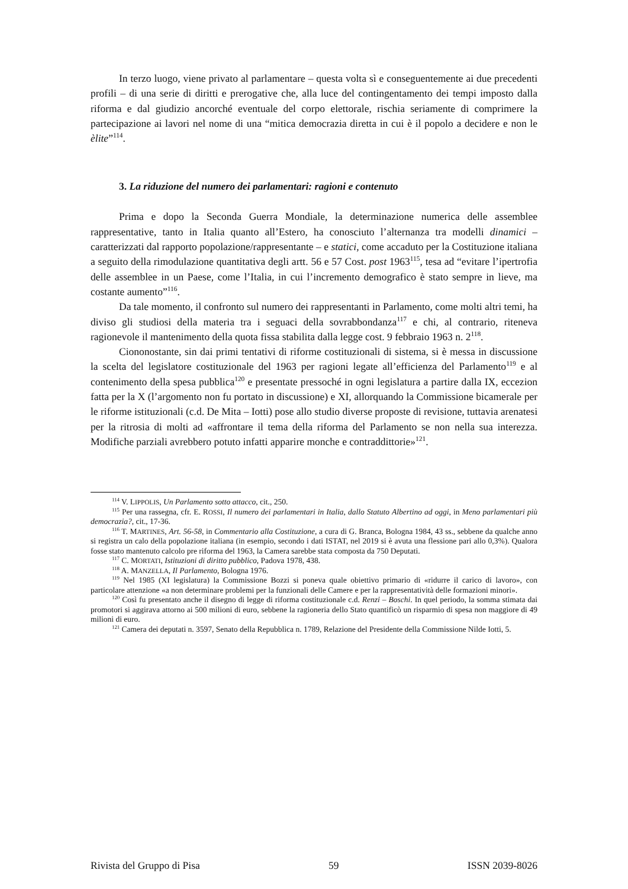In terzo luogo, viene privato al parlamentare – questa volta sì e conseguentemente ai due precedenti profili – di una serie di diritti e prerogative che, alla luce del contingentamento dei tempi imposto dalla riforma e dal giudizio ancorché eventuale del corpo elettorale, rischia seriamente di comprimere la partecipazione ai lavori nel nome di una “mitica democrazia diretta in cui è il popolo a decidere e non le èlite”<sup>114</sup>.
3. La riduzione del numero dei parlamentari: ragioni e contenuto
Prima e dopo la Seconda Guerra Mondiale, la determinazione numerica delle assemblee rappresentative, tanto in Italia quanto all’Estero, ha conosciuto l’alternanza tra modelli dinamici – caratterizzati dal rapporto popolazione/rappresentante – e statici, come accaduto per la Costituzione italiana a seguito della rimodulazione quantitativa degli artt. 56 e 57 Cost. post 1963<sup>115</sup>, tesa ad “evitare l’ipertrofia delle assemblee in un Paese, come l’Italia, in cui l’incremento demografico è stato sempre in lieve, ma costante aumento”<sup>116</sup>.
Da tale momento, il confronto sul numero dei rappresentanti in Parlamento, come molti altri temi, ha diviso gli studiosi della materia tra i seguaci della sovrabbondanza<sup>117</sup> e chi, al contrario, riteneva ragionevole il mantenimento della quota fissa stabilita dalla legge cost. 9 febbraio 1963 n. 2<sup>118</sup>.
Ciononostante, sin dai primi tentativi di riforme costituzionali di sistema, si è messa in discussione la scelta del legislatore costituzionale del 1963 per ragioni legate all’efficienza del Parlamento<sup>119</sup> e al contenimento della spesa pubblica<sup>120</sup> e presentate pressoché in ogni legislatura a partire dalla IX, eccezion fatta per la X (l’argomento non fu portato in discussione) e XI, allorquando la Commissione bicamerale per le riforme istituzionali (c.d. De Mita – Iotti) pose allo studio diverse proposte di revisione, tuttavia arenatesi per la ritrosia di molti ad «affrontare il tema della riforma del Parlamento se non nella sua interezza. Modifiche parziali avrebbero potuto infatti apparire monche e contraddittorie»<sup>121</sup>.
<sup>114</sup> V. LIPPOLIS, Un Parlamento sotto attacco, cit., 250.
<sup>115</sup> Per una rassegna, cfr. E. ROSSI, Il numero dei parlamentari in Italia, dallo Statuto Albertino ad oggi, in Meno parlamentari più democrazia?, cit., 17-36.
<sup>116</sup> T. MARTINES, Art. 56-58, in Commentario alla Costituzione, a cura di G. Branca, Bologna 1984, 43 ss., sebbene da qualche anno si registra un calo della popolazione italiana (in esempio, secondo i dati ISTAT, nel 2019 si è avuta una flessione pari allo 0,3%). Qualora fosse stato mantenuto calcolo pre riforma del 1963, la Camera sarebbe stata composta da 750 Deputati.
<sup>117</sup> C. MORTATI, Istituzioni di diritto pubblico, Padova 1978, 438.
<sup>118</sup> A. MANZELLA, Il Parlamento, Bologna 1976.
<sup>119</sup> Nel 1985 (XI legislatura) la Commissione Bozzi si poneva quale obiettivo primario di «ridurre il carico di lavoro», con particolare attenzione «a non determinare problemi per la funzionali delle Camere e per la rappresentatività delle formazioni minori».
<sup>120</sup> Così fu presentato anche il disegno di legge di riforma costituzionale c.d. Renzi – Boschi. In quel periodo, la somma stimata dai promotori si aggirava attorno ai 500 milioni di euro, sebbene la ragioneria dello Stato quantificò un risparmio di spesa non maggiore di 49 milioni di euro.
<sup>121</sup> Camera dei deputati n. 3597, Senato della Repubblica n. 1789, Relazione del Presidente della Commissione Nilde Iotti, 5.
Rivista del Gruppo di Pisa 59 ISSN 2039-8026